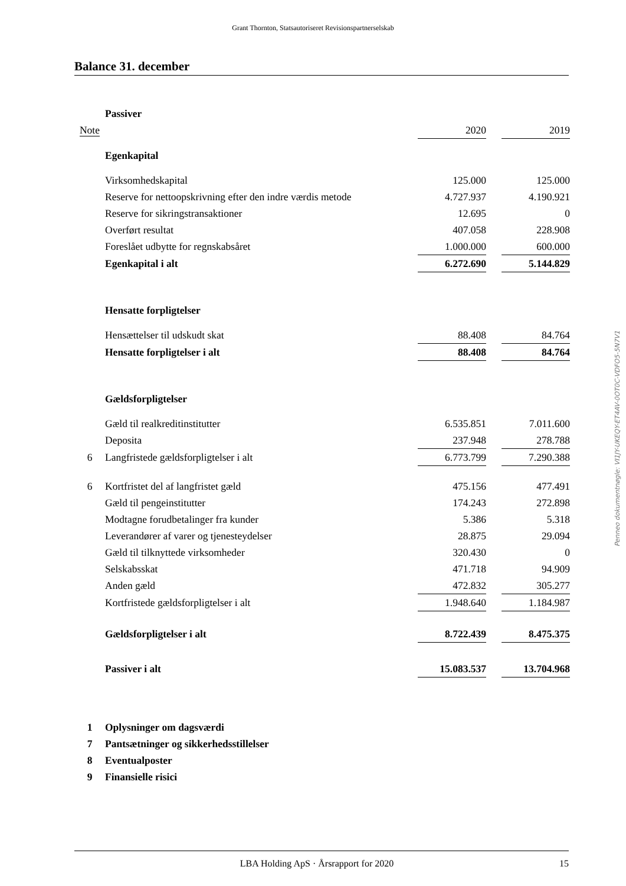Grant Thornton, Statsautoriseret Revisionspartnerselskab
Balance 31. december
| | Passiver | | | |
| Note | | 2020 | | 2019 |
| | Egenkapital | | | |
| | Virksomhedskapital | 125.000 | | 125.000 |
| | Reserve for nettoopskrivning efter den indre værdis metode | 4.727.937 | | 4.190.921 |
| | Reserve for sikringstransaktioner | 12.695 | | 0 |
| | Overført resultat | 407.058 | | 228.908 |
| | Foreslået udbytte for regnskabsåret | 1.000.000 | | 600.000 |
| | Egenkapital i alt | 6.272.690 | | 5.144.829 |
| | Hensatte forpligtelser | | | |
| | Hensættelser til udskudt skat | 88.408 | | 84.764 |
| | Hensatte forpligtelser i alt | 88.408 | | 84.764 |
| | Gældsforpligtelser | | | |
| | Gæld til realkreditinstitutter | 6.535.851 | | 7.011.600 |
| | Deposita | 237.948 | | 278.788 |
| 6 | Langfristede gældsforpligtelser i alt | 6.773.799 | | 7.290.388 |
| 6 | Kortfristet del af langfristet gæld | 475.156 | | 477.491 |
| | Gæld til pengeinstitutter | 174.243 | | 272.898 |
| | Modtagne forudbetalinger fra kunder | 5.386 | | 5.318 |
| | Leverandører af varer og tjenesteydelser | 28.875 | | 29.094 |
| | Gæld til tilknyttede virksomheder | 320.430 | | 0 |
| | Selskabsskat | 471.718 | | 94.909 |
| | Anden gæld | 472.832 | | 305.277 |
| | Kortfristede gældsforpligtelser i alt | 1.948.640 | | 1.184.987 |
| | Gældsforpligtelser i alt | 8.722.439 | | 8.475.375 |
| | Passiver i alt | 15.083.537 | | 13.704.968 |
| 1 | Oplysninger om dagsværdi | | | |
| 7 | Pantsætninger og sikkerhedsstillelser | | | |
| 8 | Eventualposter | | | |
| 9 | Finansielle risici | | | |
Penneo dokumentnøgle: VI1JY-UKEQY-ET4AV-0OT0C-VDFO5-5N7V1
LBA Holding ApS · Årsrapport for 2020 15